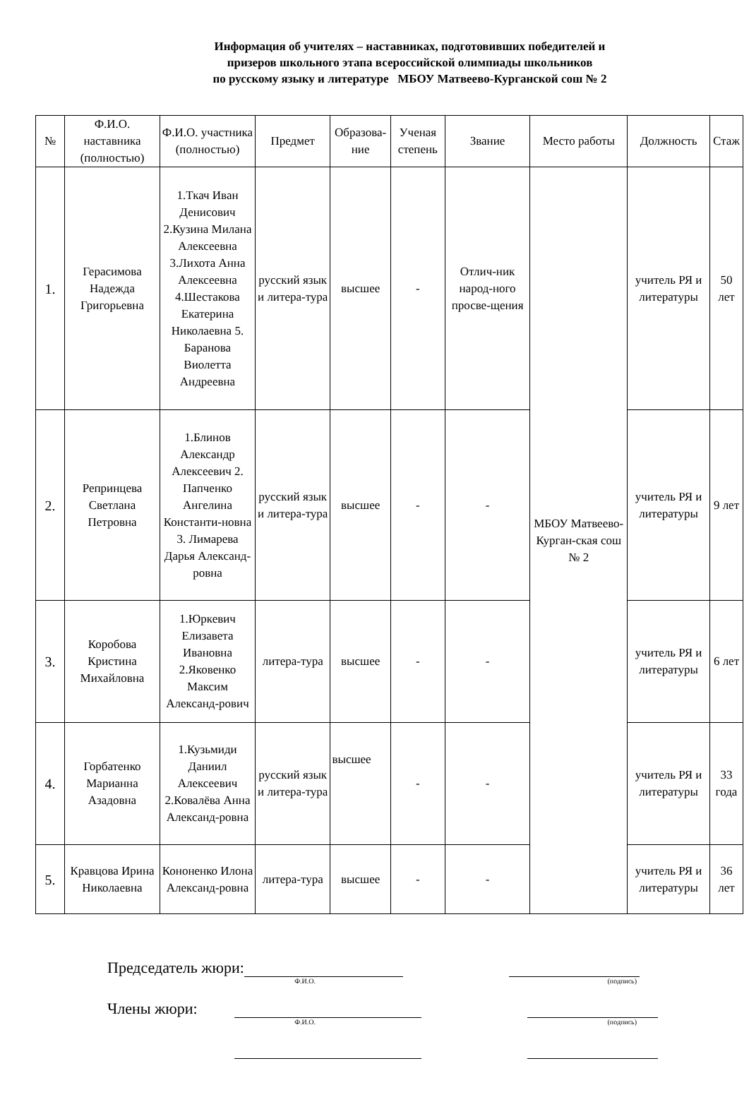Информация об учителях – наставниках, подготовивших победителей и
призеров школьного этапа всероссийской олимпиады школьников
по русскому языку и литературе МБОУ Матвеево-Курганской сош № 2
| № | Ф.И.О. наставника (полностью) | Ф.И.О. участника (полностью) | Предмет | Образова-ние | Ученая степень | Звание | Место работы | Должность | Стаж |
| --- | --- | --- | --- | --- | --- | --- | --- | --- | --- |
| 1. | Герасимова Надежда Григорьевна | 1.Ткач Иван Денисович 2.Кузина Милана Алексеевна 3.Лихота Анна Алексеевна 4.Шестакова Екатерина Николаевна 5. Баранова Виолетта Андреевна | русский язык и литера-тура | высшее | - | Отлич-ник народ-ного просве-щения | МБОУ Матвеево-Курган-ская сош № 2 | учитель РЯ и литературы | 50 лет |
| 2. | Репринцева Светлана Петровна | 1.Блинов Александр Алексеевич 2. Папченко Ангелина Константи-новна 3. Лимарева Дарья Александ-ровна | русский язык и литера-тура | высшее | - | - | | учитель РЯ и литературы | 9 лет |
| 3. | Коробова Кристина Михайловна | 1.Юркевич Елизавета Ивановна 2.Яковенко Максим Александ-рович | литера-тура | высшее | - | - | | учитель РЯ и литературы | 6 лет |
| 4. | Горбатенко Марианна Азадовна | 1.Кузьмиди Даниил Алексеевич 2.Ковалёва Анна Александ-ровна | русский язык и литера-тура | высшее | - | - | | учитель РЯ и литературы | 33 года |
| 5. | Кравцова Ирина Николаевна | Кононенко Илона Александ-ровна | литера-тура | высшее | - | - | | учитель РЯ и литературы | 36 лет |
Председатель жюри:
Ф.И.О. (подпись)
Члены жюри:
Ф.И.О. (подпись)